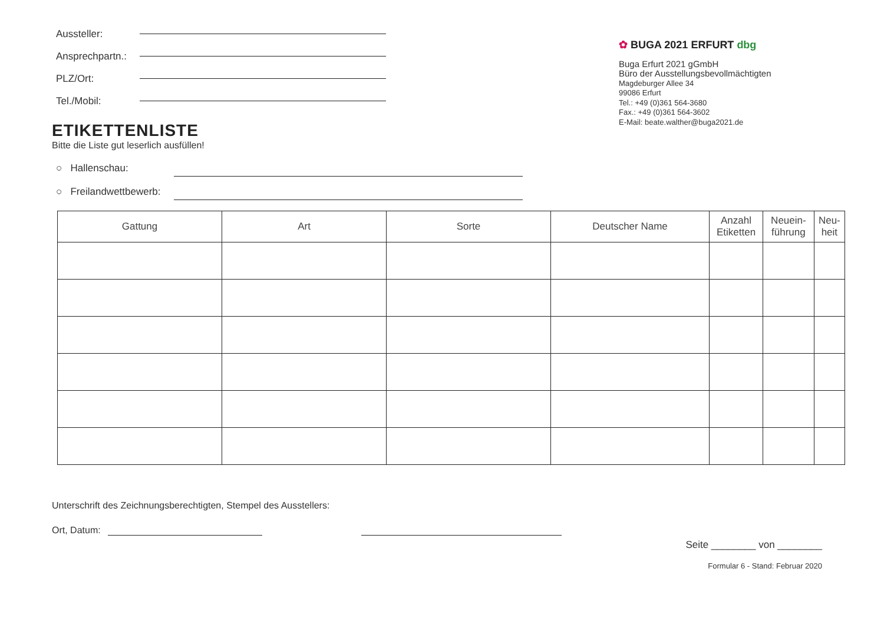Aussteller:
Ansprechpartn.:
PLZ/Ort:
Tel./Mobil:
✿ BUGA 2021 ERFURT dbg
Buga Erfurt 2021 gGmbH
Büro der Ausstellungsbevollmächtigten
Magdeburger Allee 34
99086 Erfurt
Tel.: +49 (0)361 564-3680
Fax.: +49 (0)361 564-3602
E-Mail: beate.walther@buga2021.de
ETIKETTENLISTE
Bitte die Liste gut leserlich ausfüllen!
○ Hallenschau:
○ Freilandwettbewerb:
| Gattung | Art | Sorte | Deutscher Name | Anzahl Etiketten | Neuein- führung | Neu- heit |
| --- | --- | --- | --- | --- | --- | --- |
Unterschrift des Zeichnungsberechtigten, Stempel des Ausstellers:
Ort, Datum:
Seite ________ von ________
Formular 6 - Stand: Februar 2020